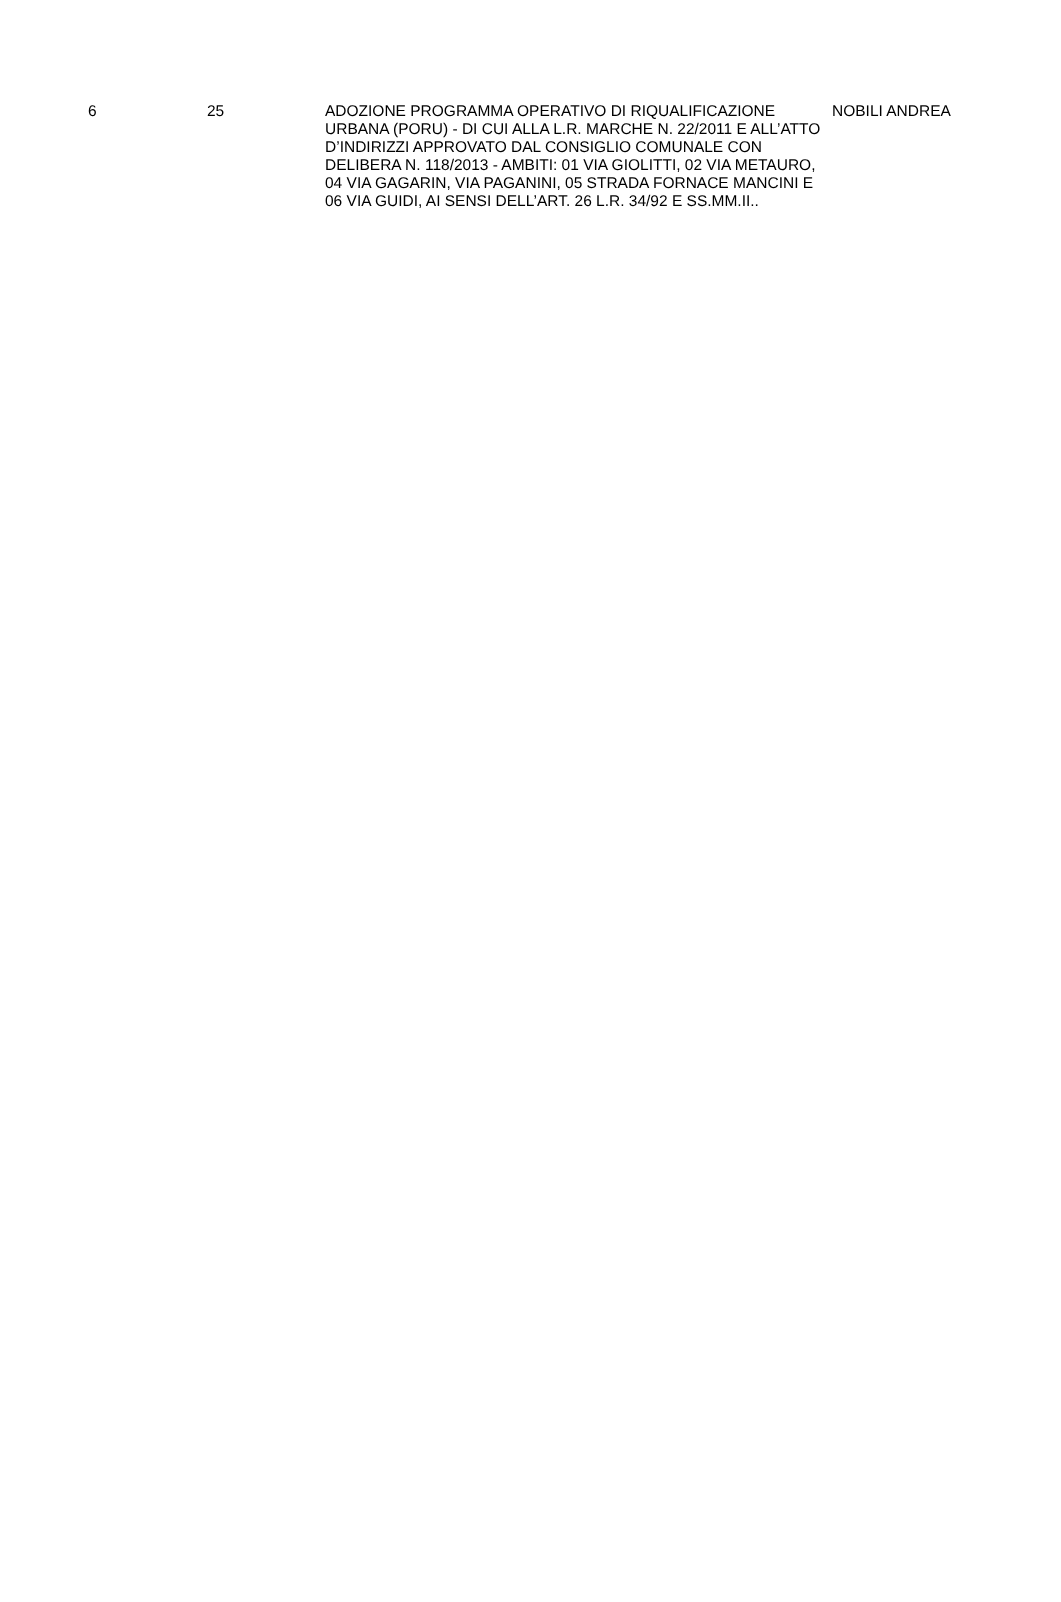| 6 | 25 | ADOZIONE PROGRAMMA OPERATIVO DI RIQUALIFICAZIONE URBANA (PORU) - DI CUI ALLA L.R. MARCHE N. 22/2011 E ALL’ATTO D’INDIRIZZI APPROVATO DAL CONSIGLIO COMUNALE CON DELIBERA N. 118/2013 - AMBITI: 01 VIA GIOLITTI, 02 VIA METAURO, 04 VIA GAGARIN, VIA PAGANINI, 05 STRADA FORNACE MANCINI E 06 VIA GUIDI, AI SENSI DELL’ART. 26 L.R. 34/92 E SS.MM.II.. | NOBILI ANDREA |